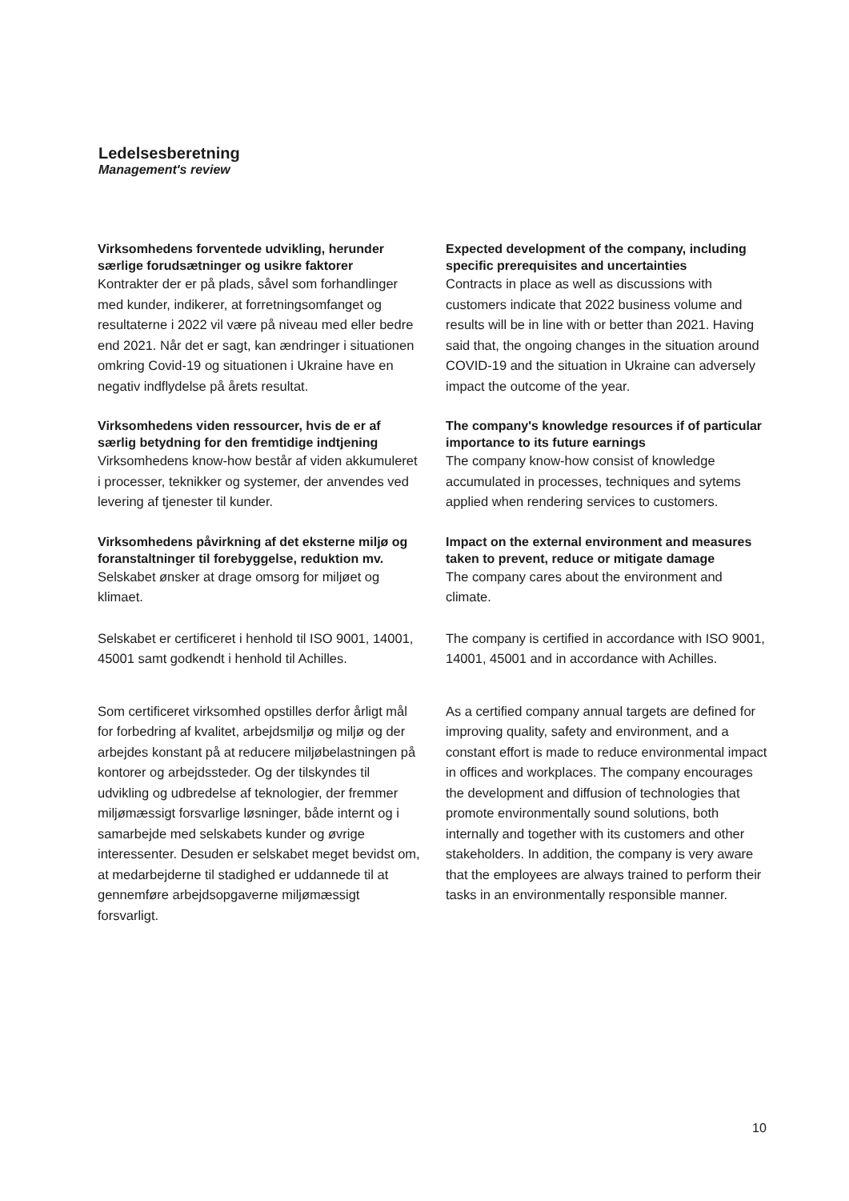Ledelsesberetning
Management's review
Virksomhedens forventede udvikling, herunder særlige forudsætninger og usikre faktorer
Kontrakter der er på plads, såvel som forhandlinger med kunder, indikerer, at forretningsomfanget og resultaterne i 2022 vil være på niveau med eller bedre end 2021. Når det er sagt, kan ændringer i situationen omkring Covid-19 og situationen i Ukraine have en negativ indflydelse på årets resultat.
Expected development of the company, including specific prerequisites and uncertainties
Contracts in place as well as discussions with customers indicate that 2022 business volume and results will be in line with or better than 2021. Having said that, the ongoing changes in the situation around COVID-19 and the situation in Ukraine can adversely impact the outcome of the year.
Virksomhedens viden ressourcer, hvis de er af særlig betydning for den fremtidige indtjening
Virksomhedens know-how består af viden akkumuleret i processer, teknikker og systemer, der anvendes ved levering af tjenester til kunder.
The company's knowledge resources if of particular importance to its future earnings
The company know-how consist of knowledge accumulated in processes, techniques and sytems applied when rendering services to customers.
Virksomhedens påvirkning af det eksterne miljø og foranstaltninger til forebyggelse, reduktion mv.
Selskabet ønsker at drage omsorg for miljøet og klimaet.
Impact on the external environment and measures taken to prevent, reduce or mitigate damage
The company cares about the environment and climate.
Selskabet er certificeret i henhold til ISO 9001, 14001, 45001 samt godkendt i henhold til Achilles.
The company is certified in accordance with ISO 9001, 14001, 45001 and in accordance with Achilles.
Som certificeret virksomhed opstilles derfor årligt mål for forbedring af kvalitet, arbejdsmiljø og miljø og der arbejdes konstant på at reducere miljøbelastningen på kontorer og arbejdssteder. Og der tilskyndes til udvikling og udbredelse af teknologier, der fremmer miljømæssigt forsvarlige løsninger, både internt og i samarbejde med selskabets kunder og øvrige interessenter. Desuden er selskabet meget bevidst om, at medarbejderne til stadighed er uddannede til at gennemføre arbejdsopgaverne miljømæssigt forsvarligt.
As a certified company annual targets are defined for improving quality, safety and environment, and a constant effort is made to reduce environmental impact in offices and workplaces. The company encourages the development and diffusion of technologies that promote environmentally sound solutions, both internally and together with its customers and other stakeholders. In addition, the company is very aware that the employees are always trained to perform their tasks in an environmentally responsible manner.
10